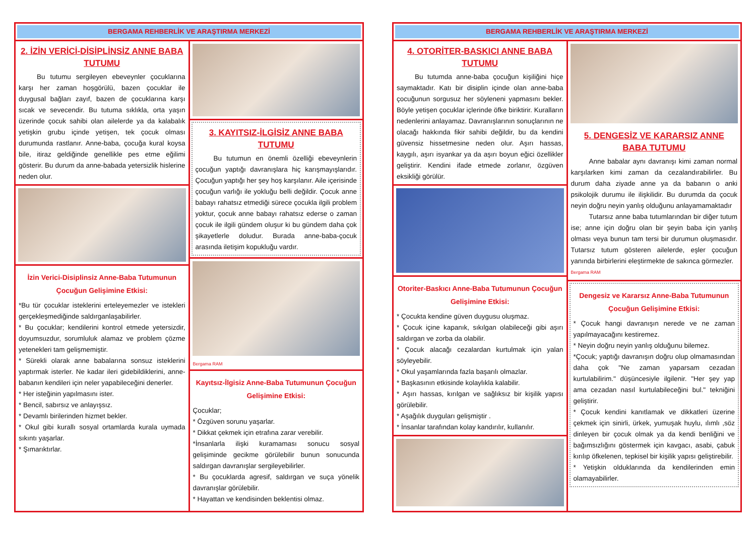BERGAMA REHBERLİK VE ARAŞTIRMA MERKEZİ
2. İZİN VERİCİ-DİSİPLİNSİZ ANNE BABA TUTUMU
Bu tutumu sergileyen ebeveynler çocuklarına karşı her zaman hoşgörülü, bazen çocuklar ile duygusal bağları zayıf, bazen de çocuklarına karşı sıcak ve sevecendir. Bu tutuma sıklıkla, orta yaşın üzerinde çocuk sahibi olan ailelerde ya da kalabalık yetişkin grubu içinde yetişen, tek çocuk olması durumunda rastlanır. Anne-baba, çocuğa kural koysa bile, itiraz geldiğinde genellikle pes etme eğilimi gösterir. Bu durum da anne-babada yetersizlik hislerine neden olur.
İzin Verici-Disiplinsiz Anne-Baba Tutumunun Çocuğun Gelişimine Etkisi:
*Bu tür çocuklar isteklerini erteleyemezler ve istekleri gerçekleşmediğinde saldırganlaşabilirler.
* Bu çocuklar; kendilerini kontrol etmede yetersizdir, doyumsuzdur, sorumluluk alamaz ve problem çözme yetenekleri tam gelişmemiştir.
* Sürekli olarak anne babalarına sonsuz isteklerini yaptırmak isterler. Ne kadar ileri gidebildiklerini, anne-babanın kendileri için neler yapabileceğini denerler.
* Her isteğinin yapılmasını ister.
* Bencil, sabırsız ve anlayışsız.
* Devamlı birilerinden hizmet bekler.
* Okul gibi kurallı sosyal ortamlarda kurala uymada sıkıntı yaşarlar.
* Şımarıktırlar.
3. KAYITSIZ-İLGİSİZ ANNE BABA TUTUMU
Bu tutumun en önemli özelliği ebeveynlerin çocuğun yaptığı davranışlara hiç karışmayışlarıdır. Çocuğun yaptığı her şey hoş karşılanır. Aile içerisinde çocuğun varlığı ile yokluğu belli değildir. Çocuk anne babayı rahatsız etmediği sürece çocukla ilgili problem yoktur, çocuk anne babayı rahatsız ederse o zaman çocuk ile ilgili gündem oluşur ki bu gündem daha çok şikayetlerle doludur. Burada anne-baba-çocuk arasında iletişim kopukluğu vardır.
Bergama RAM
Kayıtsız-İlgisiz Anne-Baba Tutumunun Çocuğun Gelişimine Etkisi:
Çocuklar;
* Özgüven sorunu yaşarlar.
* Dikkat çekmek için etrafına zarar verebilir.
*İnsanlarla ilişki kuramaması sonucu sosyal gelişiminde gecikme görülebilir bunun sonucunda saldırgan davranışlar sergileyebilirler.
* Bu çocuklarda agresif, saldırgan ve suça yönelik davranışlar görülebilir.
* Hayattan ve kendisinden beklentisi olmaz.
BERGAMA REHBERLİK VE ARAŞTIRMA MERKEZİ
4. OTORİTER-BASKICI ANNE BABA TUTUMU
Bu tutumda anne-baba çocuğun kişiliğini hiçe saymaktadır. Katı bir disiplin içinde olan anne-baba çocuğunun sorgusuz her söyleneni yapmasını bekler. Böyle yetişen çocuklar içlerinde öfke biriktirir. Kuralların nedenlerini anlayamaz. Davranışlarının sonuçlarının ne olacağı hakkında fikir sahibi değildir, bu da kendini güvensiz hissetmesine neden olur. Aşırı hassas, kaygılı, aşırı isyankar ya da aşırı boyun eğici özellikler geliştirir. Kendini ifade etmede zorlanır, özgüven eksikliği görülür.
Otoriter-Baskıcı Anne-Baba Tutumunun Çocuğun Gelişimine Etkisi:
* Çocukta kendine güven duygusu oluşmaz.
* Çocuk içine kapanık, sıkılgan olabileceği gibi aşırı saldırgan ve zorba da olabilir.
* Çocuk alacağı cezalardan kurtulmak için yalan söyleyebilir.
* Okul yaşamlarında fazla başarılı olmazlar.
* Başkasının etkisinde kolaylıkla kalabilir.
* Aşırı hassas, kırılgan ve sağlıksız bir kişilik yapısı görülebilir.
* Aşağılık duyguları gelişmiştir .
* İnsanlar tarafından kolay kandırılır, kullanılır.
5. DENGESİZ VE KARARSIZ ANNE BABA TUTUMU
Anne babalar aynı davranışı kimi zaman normal karşılarken kimi zaman da cezalandırabilirler. Bu durum daha ziyade anne ya da babanın o anki psikolojik durumu ile ilişkilidir. Bu durumda da çocuk neyin doğru neyin yanlış olduğunu anlayamamaktadır
Tutarsız anne baba tutumlarından bir diğer tutum ise; anne için doğru olan bir şeyin baba için yanlış olması veya bunun tam tersi bir durumun oluşmasıdır. Tutarsız tutum gösteren ailelerde, eşler çocuğun yanında birbirlerini eleştirmekte de sakınca görmezler.
Bergama RAM
Dengesiz ve Kararsız Anne-Baba Tutumunun Çocuğun Gelişimine Etkisi:
* Çocuk hangi davranışın nerede ve ne zaman yapılmayacağını kestiremez.
* Neyin doğru neyin yanlış olduğunu bilemez.
*Çocuk; yaptığı davranışın doğru olup olmamasından daha çok "Ne zaman yaparsam cezadan kurtulabilirim." düşüncesiyle ilgilenir. "Her şey yap ama cezadan nasıl kurtulabileceğini bul." tekniğini geliştirir.
* Çocuk kendini kanıtlamak ve dikkatleri üzerine çekmek için sinirli, ürkek, yumuşak huylu, ılımlı ,söz dinleyen bir çocuk olmak ya da kendi benliğini ve bağımsızlığını göstermek için kavgacı, asabi, çabuk kırılıp öfkelenen, tepkisel bir kişilik yapısı geliştirebilir.
* Yetişkin olduklarında da kendilerinden emin olamayabilirler.